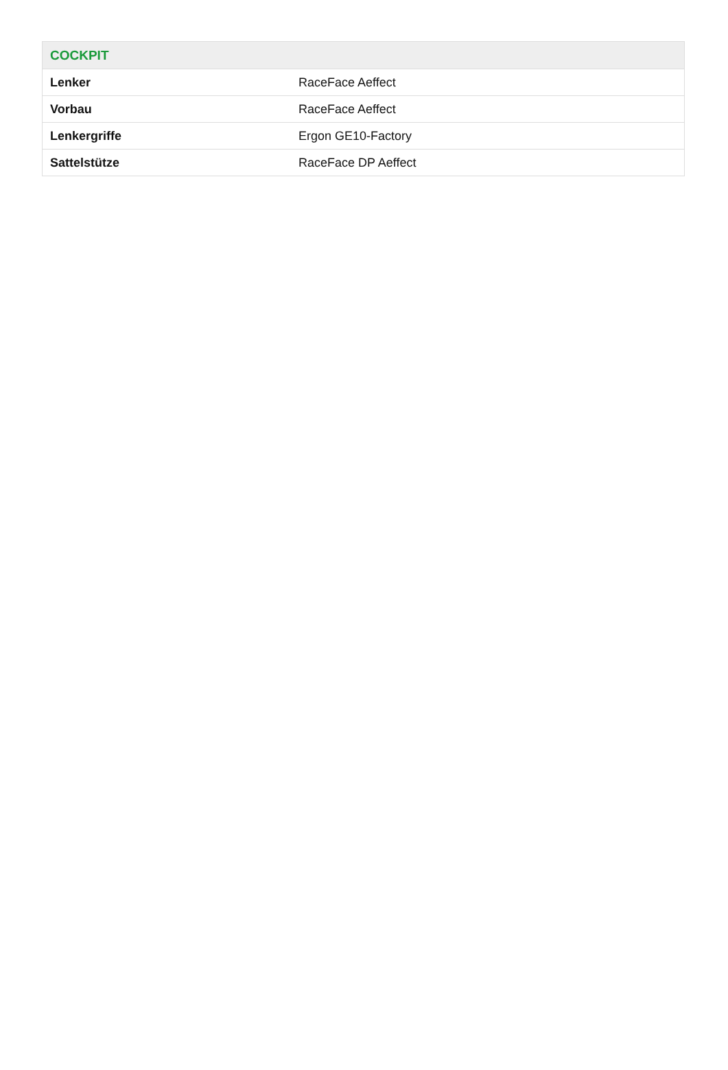| COCKPIT | |
| --- | --- |
| Lenker | RaceFace Aeffect |
| Vorbau | RaceFace Aeffect |
| Lenkergriffe | Ergon GE10-Factory |
| Sattelstütze | RaceFace DP Aeffect |